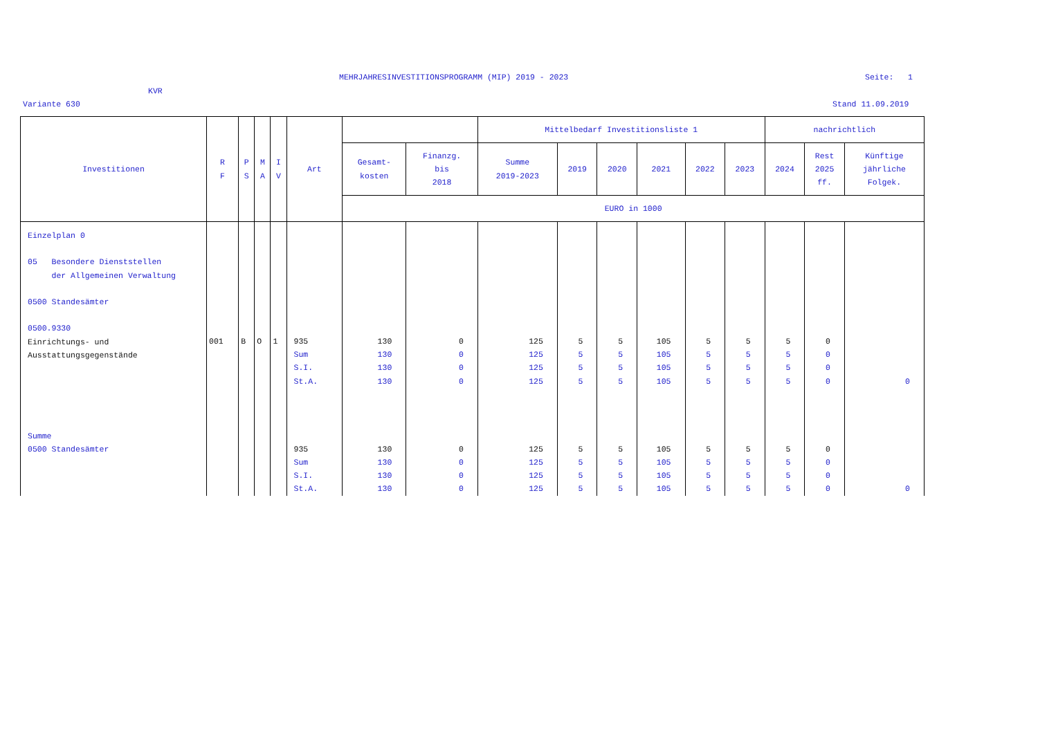MEHRJAHRESINVESTITIONSPROGRAMM (MIP) 2019 - 2023
Seite: 1
KVR
Variante 630 Stand 11.09.2019
| Investitionen | R F | P S | M A | I V | Art | | | Mittelbedarf Investitionsliste 1 | | | | | | nachrichtlich | | |
| --- | --- | --- | --- | --- | --- | --- | --- | --- | --- | --- | --- | --- | --- | --- | --- | --- |
| | | | | | | Gesamt- kosten | Finanzg. bis 2018 | Summe 2019-2023 | 2019 | 2020 | 2021 | 2022 | 2023 | 2024 | Rest 2025 ff. | Künftige jährliche Folgek. |
| | | | | | | EURO in 1000 | | | | | | | | | | |
| Einzelplan 0 05 Besondere Dienststellen der Allgemeinen Verwaltung 0500 Standesämter 0500.9330 Einrichtungs- und Ausstattungsgegenstände | 001 | B | O | 1 | 935 Sum S.I. St.A. | 130 130 130 130 | 0 0 0 0 | 125 125 125 125 | 5 5 5 5 | 5 5 5 5 | 105 105 105 105 | 5 5 5 5 | 5 5 5 5 | 5 5 5 5 | 0 0 0 0 | 0 |
| Summe 0500 Standesämter | | | | | 935 Sum S.I. St.A. | 130 130 130 130 | 0 0 0 0 | 125 125 125 125 | 5 5 5 5 | 5 5 5 5 | 105 105 105 105 | 5 5 5 5 | 5 5 5 5 | 5 5 5 5 | 0 0 0 0 | 0 |